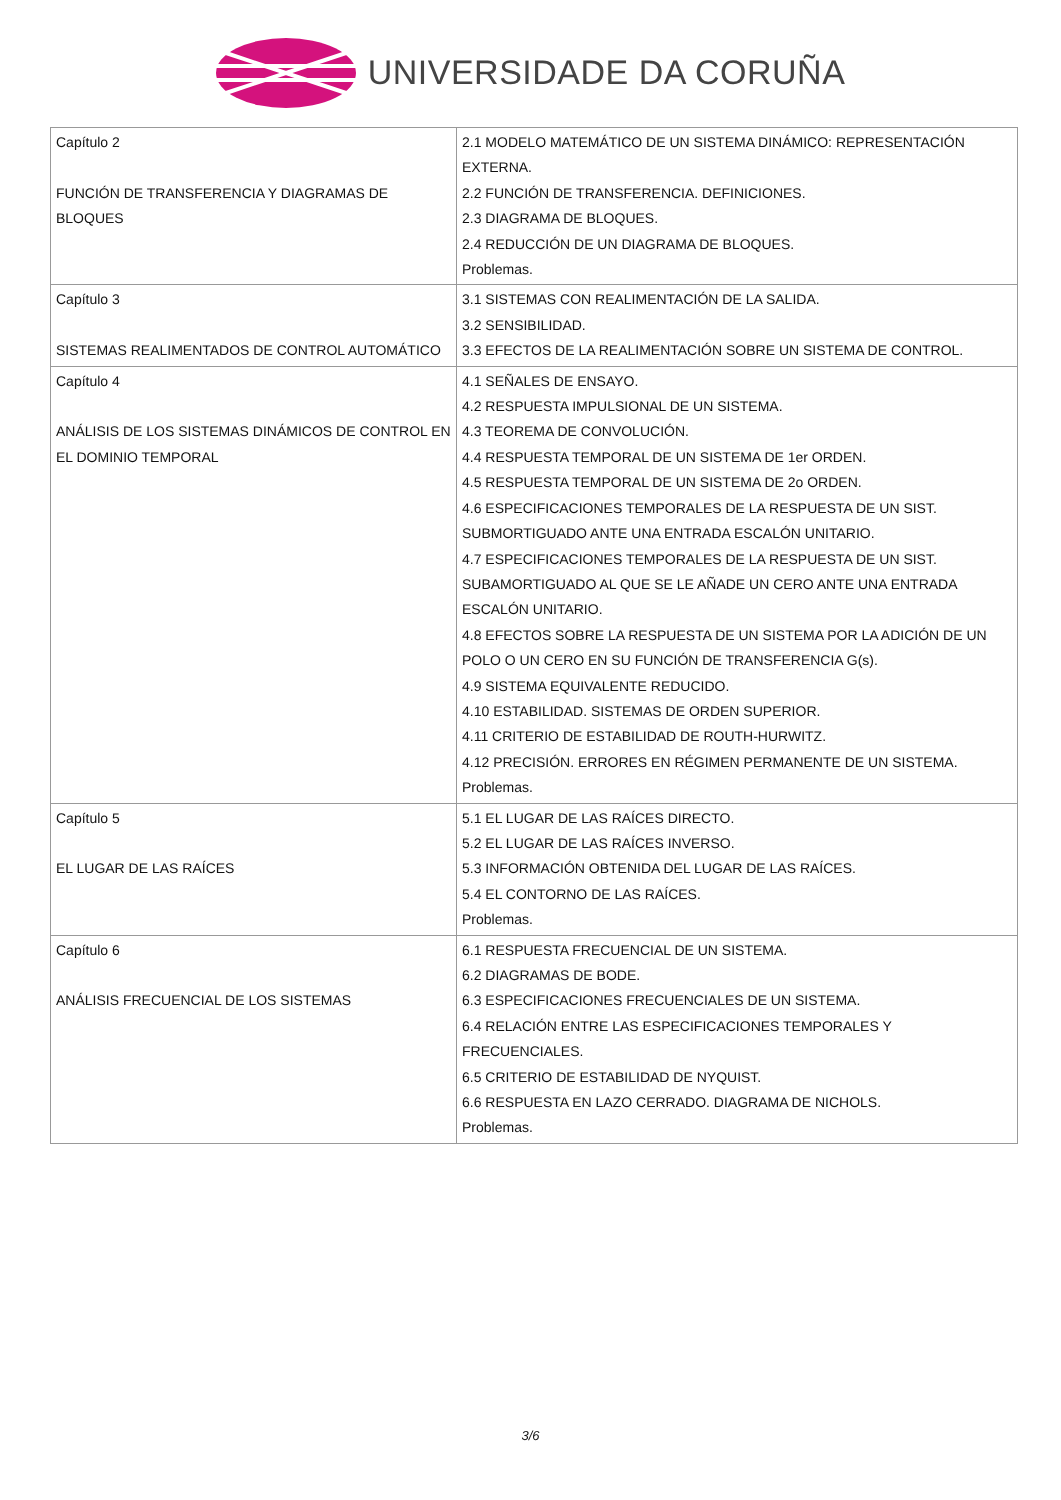UNIVERSIDADE DA CORUÑA
| Capítulo 2 FUNCIÓN DE TRANSFERENCIA Y DIAGRAMAS DE BLOQUES | 2.1 MODELO MATEMÁTICO DE UN SISTEMA DINÁMICO: REPRESENTACIÓN EXTERNA. 2.2 FUNCIÓN DE TRANSFERENCIA. DEFINICIONES. 2.3 DIAGRAMA DE BLOQUES. 2.4 REDUCCIÓN DE UN DIAGRAMA DE BLOQUES. Problemas. |
| Capítulo 3 SISTEMAS REALIMENTADOS DE CONTROL AUTOMÁTICO | 3.1 SISTEMAS CON REALIMENTACIÓN DE LA SALIDA. 3.2 SENSIBILIDAD. 3.3 EFECTOS DE LA REALIMENTACIÓN SOBRE UN SISTEMA DE CONTROL. |
| Capítulo 4 ANÁLISIS DE LOS SISTEMAS DINÁMICOS DE CONTROL EN EL DOMINIO TEMPORAL | 4.1 SEÑALES DE ENSAYO. 4.2 RESPUESTA IMPULSIONAL DE UN SISTEMA. 4.3 TEOREMA DE CONVOLUCIÓN. 4.4 RESPUESTA TEMPORAL DE UN SISTEMA DE 1er ORDEN. 4.5 RESPUESTA TEMPORAL DE UN SISTEMA DE 2o ORDEN. 4.6 ESPECIFICACIONES TEMPORALES DE LA RESPUESTA DE UN SIST. SUBMORTIGUADO ANTE UNA ENTRADA ESCALÓN UNITARIO. 4.7 ESPECIFICACIONES TEMPORALES DE LA RESPUESTA DE UN SIST. SUBAMORTIGUADO AL QUE SE LE AÑADE UN CERO ANTE UNA ENTRADA ESCALÓN UNITARIO. 4.8 EFECTOS SOBRE LA RESPUESTA DE UN SISTEMA POR LA ADICIÓN DE UN POLO O UN CERO EN SU FUNCIÓN DE TRANSFERENCIA G(s). 4.9 SISTEMA EQUIVALENTE REDUCIDO. 4.10 ESTABILIDAD. SISTEMAS DE ORDEN SUPERIOR. 4.11 CRITERIO DE ESTABILIDAD DE ROUTH-HURWITZ. 4.12 PRECISIÓN. ERRORES EN RÉGIMEN PERMANENTE DE UN SISTEMA. Problemas. |
| Capítulo 5 EL LUGAR DE LAS RAÍCES | 5.1 EL LUGAR DE LAS RAÍCES DIRECTO. 5.2 EL LUGAR DE LAS RAÍCES INVERSO. 5.3 INFORMACIÓN OBTENIDA DEL LUGAR DE LAS RAÍCES. 5.4 EL CONTORNO DE LAS RAÍCES. Problemas. |
| Capítulo 6 ANÁLISIS FRECUENCIAL DE LOS SISTEMAS | 6.1 RESPUESTA FRECUENCIAL DE UN SISTEMA. 6.2 DIAGRAMAS DE BODE. 6.3 ESPECIFICACIONES FRECUENCIALES DE UN SISTEMA. 6.4 RELACIÓN ENTRE LAS ESPECIFICACIONES TEMPORALES Y FRECUENCIALES. 6.5 CRITERIO DE ESTABILIDAD DE NYQUIST. 6.6 RESPUESTA EN LAZO CERRADO. DIAGRAMA DE NICHOLS. Problemas. |
3/6